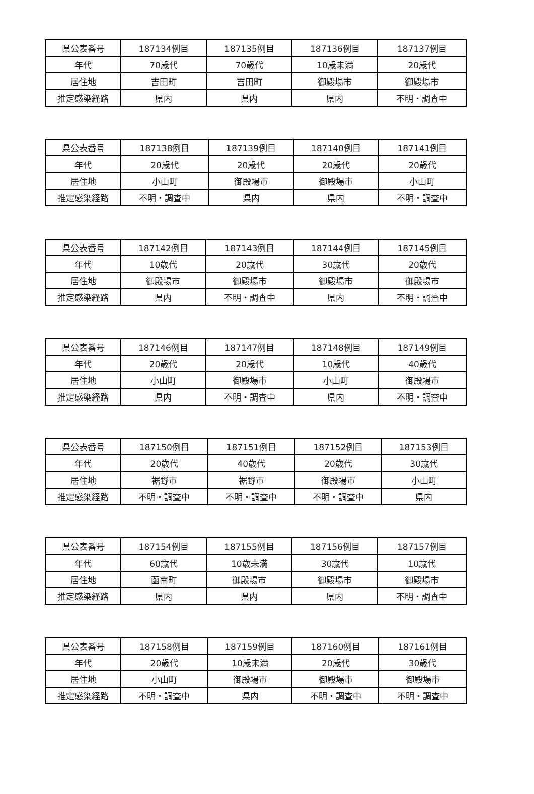| 県公表番号 | 187134例目 | 187135例目 | 187136例目 | 187137例目 |
| 年代 | 70歳代 | 70歳代 | 10歳未満 | 20歳代 |
| 居住地 | 吉田町 | 吉田町 | 御殿場市 | 御殿場市 |
| 推定感染経路 | 県内 | 県内 | 県内 | 不明・調査中 |
| 県公表番号 | 187138例目 | 187139例目 | 187140例目 | 187141例目 |
| 年代 | 20歳代 | 20歳代 | 20歳代 | 20歳代 |
| 居住地 | 小山町 | 御殿場市 | 御殿場市 | 小山町 |
| 推定感染経路 | 不明・調査中 | 県内 | 県内 | 不明・調査中 |
| 県公表番号 | 187142例目 | 187143例目 | 187144例目 | 187145例目 |
| 年代 | 10歳代 | 20歳代 | 30歳代 | 20歳代 |
| 居住地 | 御殿場市 | 御殿場市 | 御殿場市 | 御殿場市 |
| 推定感染経路 | 県内 | 不明・調査中 | 県内 | 不明・調査中 |
| 県公表番号 | 187146例目 | 187147例目 | 187148例目 | 187149例目 |
| 年代 | 20歳代 | 20歳代 | 10歳代 | 40歳代 |
| 居住地 | 小山町 | 御殿場市 | 小山町 | 御殿場市 |
| 推定感染経路 | 県内 | 不明・調査中 | 県内 | 不明・調査中 |
| 県公表番号 | 187150例目 | 187151例目 | 187152例目 | 187153例目 |
| 年代 | 20歳代 | 40歳代 | 20歳代 | 30歳代 |
| 居住地 | 裾野市 | 裾野市 | 御殿場市 | 小山町 |
| 推定感染経路 | 不明・調査中 | 不明・調査中 | 不明・調査中 | 県内 |
| 県公表番号 | 187154例目 | 187155例目 | 187156例目 | 187157例目 |
| 年代 | 60歳代 | 10歳未満 | 30歳代 | 10歳代 |
| 居住地 | 函南町 | 御殿場市 | 御殿場市 | 御殿場市 |
| 推定感染経路 | 県内 | 県内 | 県内 | 不明・調査中 |
| 県公表番号 | 187158例目 | 187159例目 | 187160例目 | 187161例目 |
| 年代 | 20歳代 | 10歳未満 | 20歳代 | 30歳代 |
| 居住地 | 小山町 | 御殿場市 | 御殿場市 | 御殿場市 |
| 推定感染経路 | 不明・調査中 | 県内 | 不明・調査中 | 不明・調査中 |